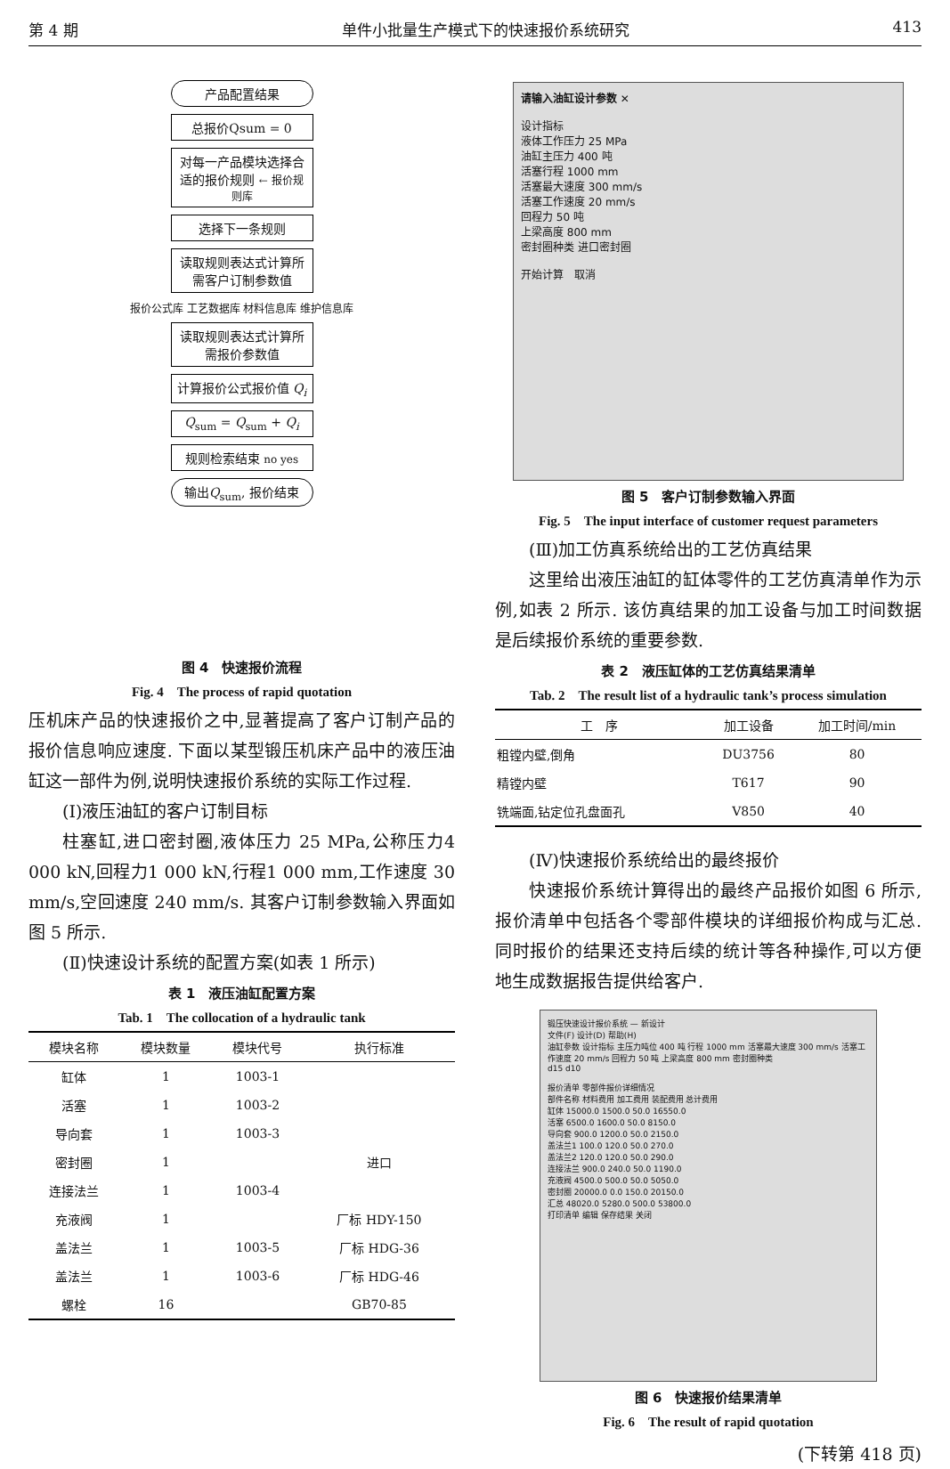第 4 期 单件小批量生产模式下的快速报价系统研究 413
产品配置结果
总报价Qsum = 0
对每一产品模块选择合适的报价规则 ← 报价规则库
选择下一条规则
读取规则表达式计算所需客户订制参数值
报价公式库 工艺数据库 材料信息库 维护信息库
读取规则表达式计算所需报价参数值
计算报价公式报价值 Q<sub>i</sub>
Q<sub>sum</sub> = Q<sub>sum</sub> + Q<sub>i</sub>
规则检索结束 no yes
输出Q<sub>sum</sub>, 报价结束
图 4　快速报价流程
Fig. 4　The process of rapid quotation
压机床产品的快速报价之中,显著提高了客户订制产品的报价信息响应速度. 下面以某型锻压机床产品中的液压油缸这一部件为例,说明快速报价系统的实际工作过程.
(Ⅰ)液压油缸的客户订制目标
柱塞缸,进口密封圈,液体压力 25 MPa,公称压力4 000 kN,回程力1 000 kN,行程1 000 mm,工作速度 30 mm/s,空回速度 240 mm/s. 其客户订制参数输入界面如图 5 所示.
(Ⅱ)快速设计系统的配置方案(如表 1 所示)
表 1　液压油缸配置方案
Tab. 1　The collocation of a hydraulic tank
| 模块名称 | 模块数量 | 模块代号 | 执行标准 |
| --- | --- | --- | --- |
| 缸体 | 1 | 1003-1 | |
| 活塞 | 1 | 1003-2 | |
| 导向套 | 1 | 1003-3 | |
| 密封圈 | 1 | | 进口 |
| 连接法兰 | 1 | 1003-4 | |
| 充液阀 | 1 | | 厂标 HDY-150 |
| 盖法兰 | 1 | 1003-5 | 厂标 HDG-36 |
| 盖法兰 | 1 | 1003-6 | 厂标 HDG-46 |
| 螺栓 | 16 | | GB70-85 |
请输入油缸设计参数 ✕
设计指标
液体工作压力 25 MPa
油缸主压力 400 吨
活塞行程 1000 mm
活塞最大速度 300 mm/s
活塞工作速度 20 mm/s
回程力 50 吨
上梁高度 800 mm
密封圈种类 进口密封圈
开始计算　取消
图 5　客户订制参数输入界面
Fig. 5　The input interface of customer request parameters
(Ⅲ)加工仿真系统给出的工艺仿真结果
这里给出液压油缸的缸体零件的工艺仿真清单作为示例,如表 2 所示. 该仿真结果的加工设备与加工时间数据是后续报价系统的重要参数.
表 2　液压缸体的工艺仿真结果清单
Tab. 2　The result list of a hydraulic tank’s process simulation
| 工 序 | 加工设备 | 加工时间/min |
| --- | --- | --- |
| 粗镗内壁,倒角 | DU3756 | 80 |
| 精镗内壁 | T617 | 90 |
| 铣端面,钻定位孔盘面孔 | V850 | 40 |
(Ⅳ)快速报价系统给出的最终报价
快速报价系统计算得出的最终产品报价如图 6 所示,报价清单中包括各个零部件模块的详细报价构成与汇总. 同时报价的结果还支持后续的统计等各种操作,可以方便地生成数据报告提供给客户.
锻压快速设计报价系统 — 新设计
文件(F) 设计(D) 帮助(H)
油缸参数 设计指标 主压力吨位 400 吨 行程 1000 mm 活塞最大速度 300 mm/s 活塞工作速度 20 mm/s 回程力 50 吨 上梁高度 800 mm 密封圈种类
d15 d10
报价清单 零部件报价详细情况
部件名称 材料费用 加工费用 装配费用 总计费用
缸体 15000.0 1500.0 50.0 16550.0
活塞 6500.0 1600.0 50.0 8150.0
导向套 900.0 1200.0 50.0 2150.0
盖法兰1 100.0 120.0 50.0 270.0
盖法兰2 120.0 120.0 50.0 290.0
连接法兰 900.0 240.0 50.0 1190.0
充液阀 4500.0 500.0 50.0 5050.0
密封圈 20000.0 0.0 150.0 20150.0
汇总 48020.0 5280.0 500.0 53800.0
打印清单 编辑 保存结果 关闭
图 6　快速报价结果清单
Fig. 6　The result of rapid quotation
(下转第 418 页)